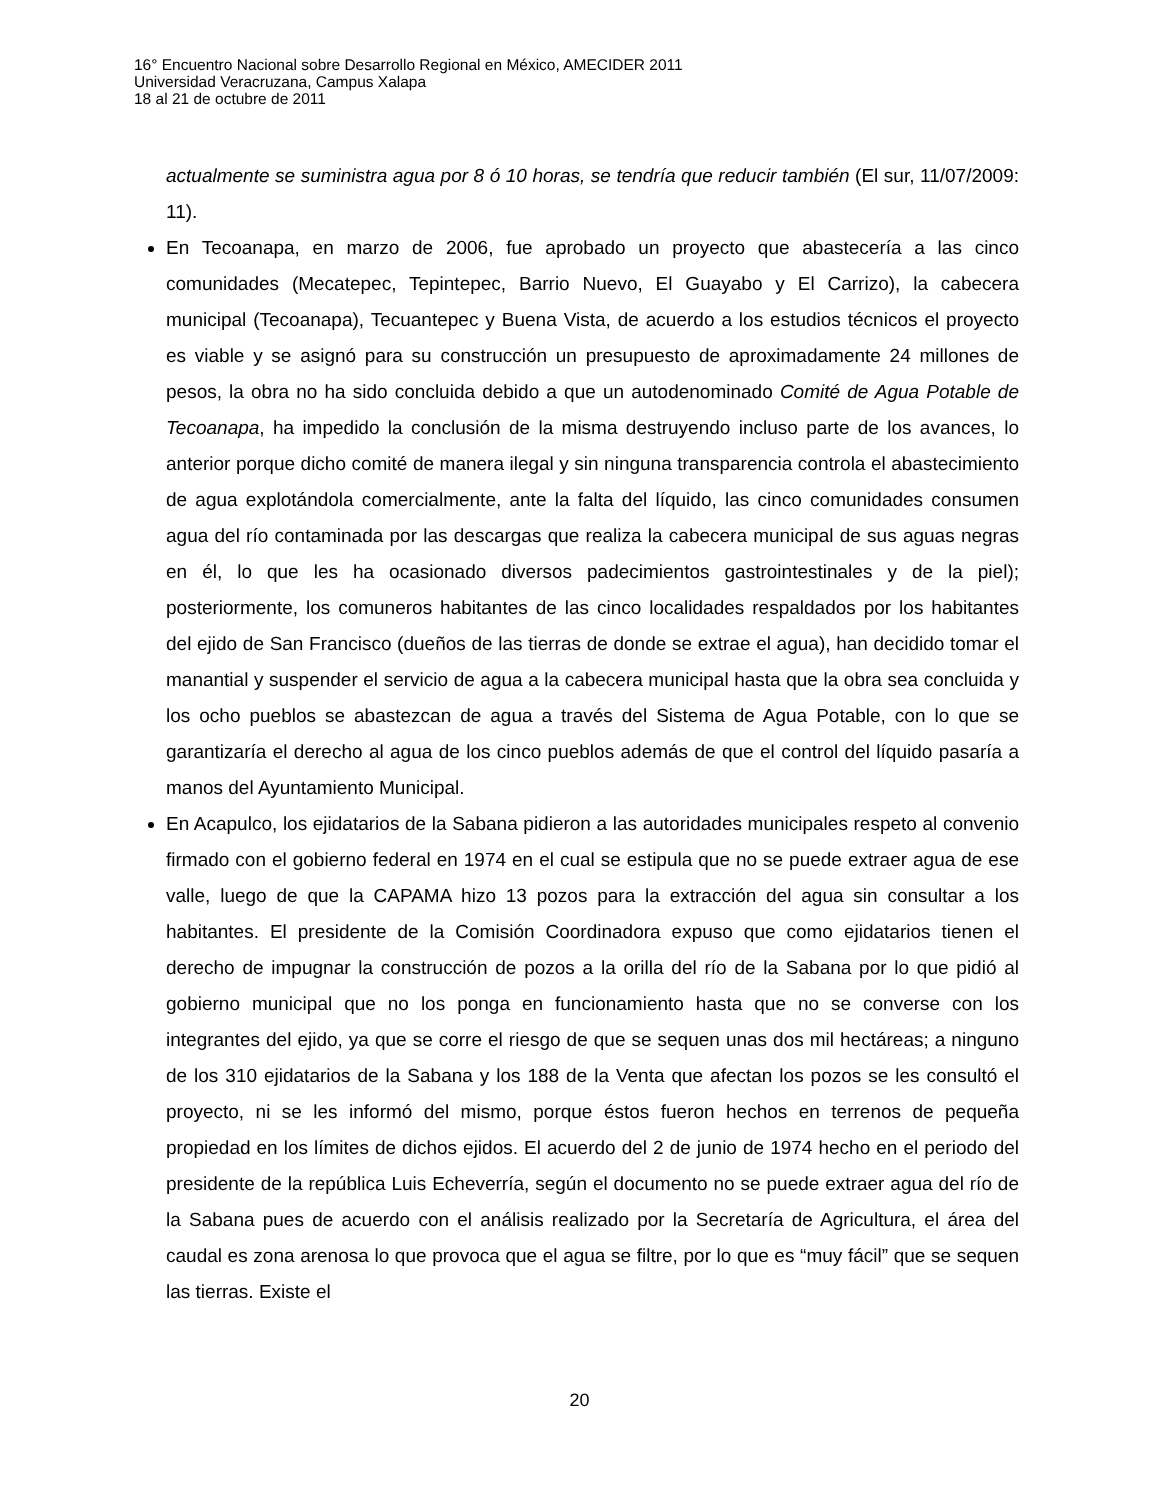16° Encuentro Nacional sobre Desarrollo Regional en México, AMECIDER 2011
Universidad Veracruzana, Campus Xalapa
18 al 21 de octubre de 2011
actualmente se suministra agua por 8 ó 10 horas, se tendría que reducir también (El sur, 11/07/2009: 11).
En Tecoanapa, en marzo de 2006, fue aprobado un proyecto que abastecería a las cinco comunidades (Mecatepec, Tepintepec, Barrio Nuevo, El Guayabo y El Carrizo), la cabecera municipal (Tecoanapa), Tecuantepec y Buena Vista, de acuerdo a los estudios técnicos el proyecto es viable y se asignó para su construcción un presupuesto de aproximadamente 24 millones de pesos, la obra no ha sido concluida debido a que un autodenominado Comité de Agua Potable de Tecoanapa, ha impedido la conclusión de la misma destruyendo incluso parte de los avances, lo anterior porque dicho comité de manera ilegal y sin ninguna transparencia controla el abastecimiento de agua explotándola comercialmente, ante la falta del líquido, las cinco comunidades consumen agua del río contaminada por las descargas que realiza la cabecera municipal de sus aguas negras en él, lo que les ha ocasionado diversos padecimientos gastrointestinales y de la piel); posteriormente, los comuneros habitantes de las cinco localidades respaldados por los habitantes del ejido de San Francisco (dueños de las tierras de donde se extrae el agua), han decidido tomar el manantial y suspender el servicio de agua a la cabecera municipal hasta que la obra sea concluida y los ocho pueblos se abastezcan de agua a través del Sistema de Agua Potable, con lo que se garantizaría el derecho al agua de los cinco pueblos además de que el control del líquido pasaría a manos del Ayuntamiento Municipal.
En Acapulco, los ejidatarios de la Sabana pidieron a las autoridades municipales respeto al convenio firmado con el gobierno federal en 1974 en el cual se estipula que no se puede extraer agua de ese valle, luego de que la CAPAMA hizo 13 pozos para la extracción del agua sin consultar a los habitantes. El presidente de la Comisión Coordinadora expuso que como ejidatarios tienen el derecho de impugnar la construcción de pozos a la orilla del río de la Sabana por lo que pidió al gobierno municipal que no los ponga en funcionamiento hasta que no se converse con los integrantes del ejido, ya que se corre el riesgo de que se sequen unas dos mil hectáreas; a ninguno de los 310 ejidatarios de la Sabana y los 188 de la Venta que afectan los pozos se les consultó el proyecto, ni se les informó del mismo, porque éstos fueron hechos en terrenos de pequeña propiedad en los límites de dichos ejidos. El acuerdo del 2 de junio de 1974 hecho en el periodo del presidente de la república Luis Echeverría, según el documento no se puede extraer agua del río de la Sabana pues de acuerdo con el análisis realizado por la Secretaría de Agricultura, el área del caudal es zona arenosa lo que provoca que el agua se filtre, por lo que es “muy fácil” que se sequen las tierras. Existe el
20